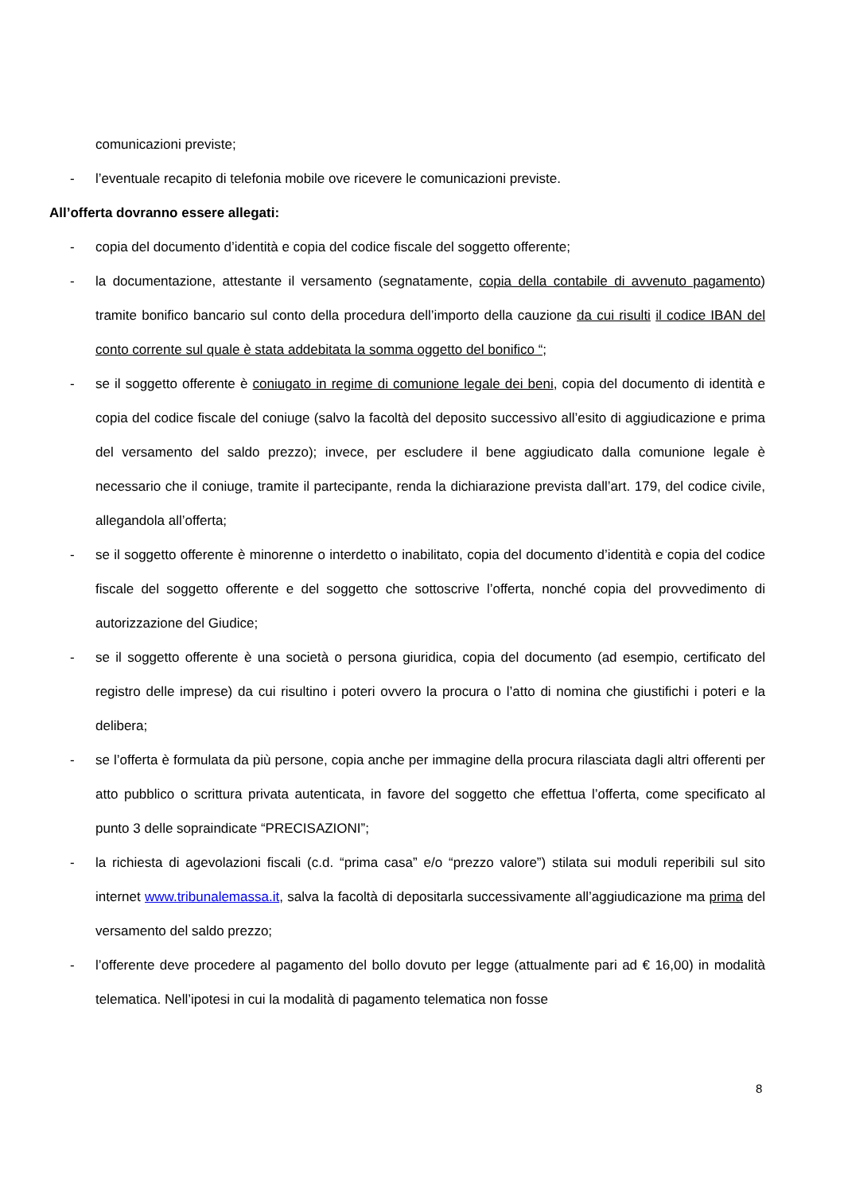comunicazioni previste;
- l’eventuale recapito di telefonia mobile ove ricevere le comunicazioni previste.
All’offerta dovranno essere allegati:
- copia del documento d’identità e copia del codice fiscale del soggetto offerente;
- la documentazione, attestante il versamento (segnatamente, copia della contabile di avvenuto pagamento) tramite bonifico bancario sul conto della procedura dell’importo della cauzione da cui risulti il codice IBAN del conto corrente sul quale è stata addebitata la somma oggetto del bonifico “;
- se il soggetto offerente è coniugato in regime di comunione legale dei beni, copia del documento di identità e copia del codice fiscale del coniuge (salvo la facoltà del deposito successivo all’esito di aggiudicazione e prima del versamento del saldo prezzo); invece, per escludere il bene aggiudicato dalla comunione legale è necessario che il coniuge, tramite il partecipante, renda la dichiarazione prevista dall’art. 179, del codice civile, allegandola all’offerta;
- se il soggetto offerente è minorenne o interdetto o inabilitato, copia del documento d’identità e copia del codice fiscale del soggetto offerente e del soggetto che sottoscrive l’offerta, nonché copia del provvedimento di autorizzazione del Giudice;
- se il soggetto offerente è una società o persona giuridica, copia del documento (ad esempio, certificato del registro delle imprese) da cui risultino i poteri ovvero la procura o l’atto di nomina che giustifichi i poteri e la delibera;
- se l’offerta è formulata da più persone, copia anche per immagine della procura rilasciata dagli altri offerenti per atto pubblico o scrittura privata autenticata, in favore del soggetto che effettua l’offerta, come specificato al punto 3 delle sopraindicate “PRECISAZIONI”;
- la richiesta di agevolazioni fiscali (c.d. “prima casa” e/o “prezzo valore”) stilata sui moduli reperibili sul sito internet www.tribunalemassa.it, salva la facoltà di depositarla successivamente all’aggiudicazione ma prima del versamento del saldo prezzo;
- l’offerente deve procedere al pagamento del bollo dovuto per legge (attualmente pari ad € 16,00) in modalità telematica. Nell’ipotesi in cui la modalità di pagamento telematica non fosse
8